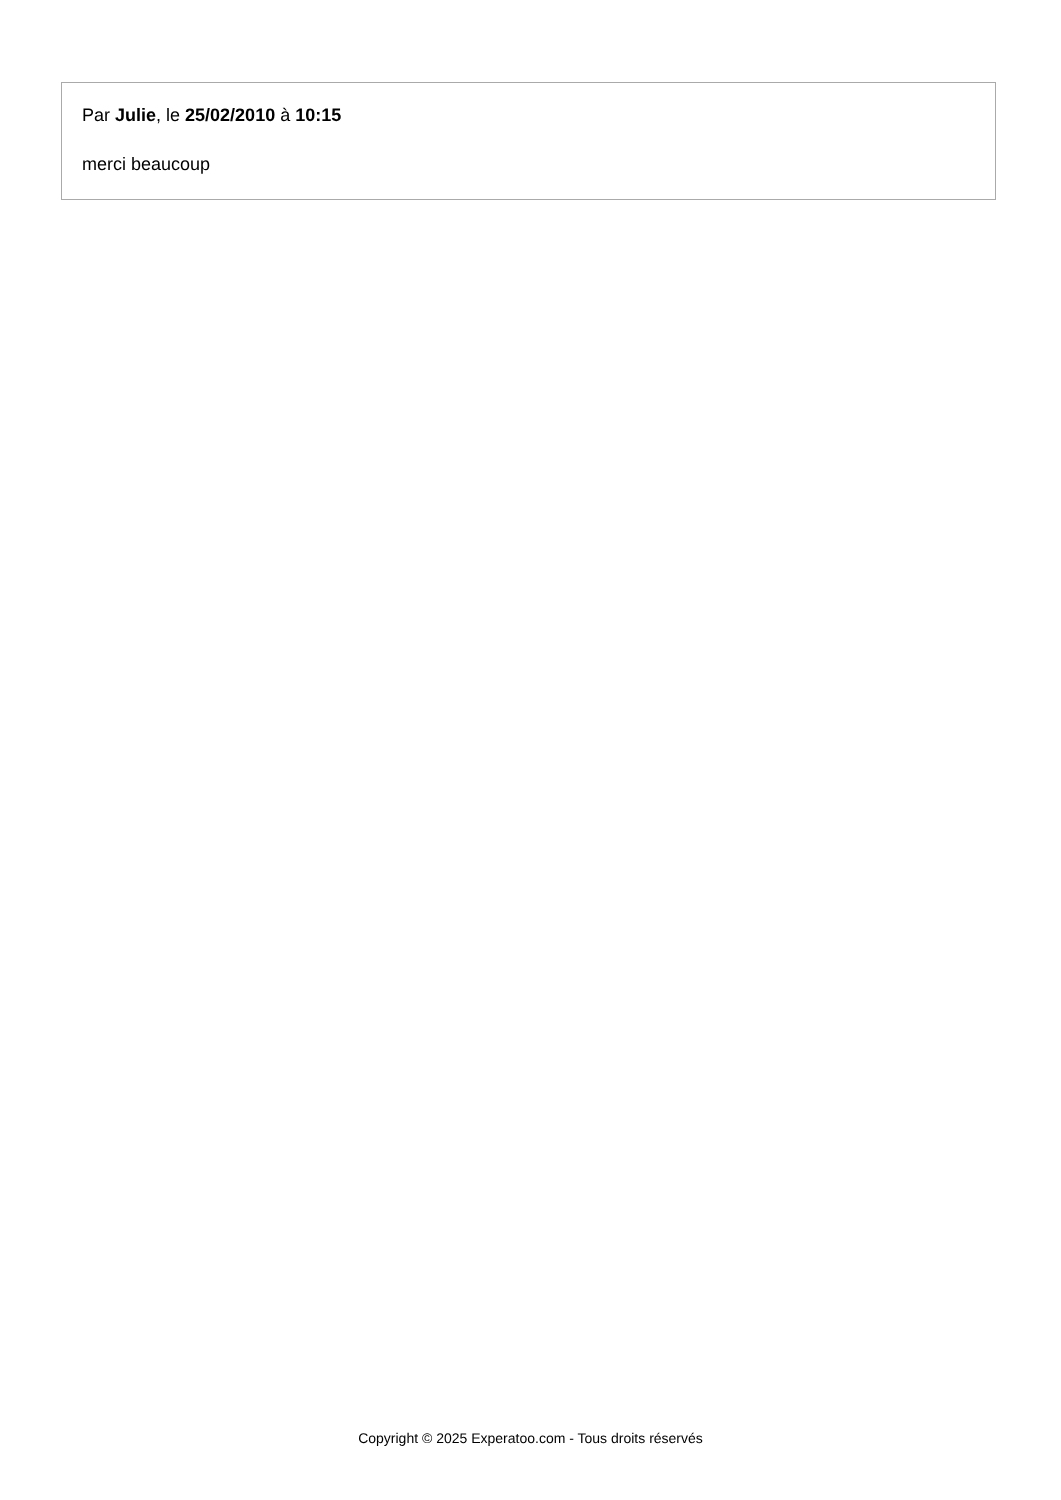Par Julie, le 25/02/2010 à 10:15
merci beaucoup
Copyright © 2025 Experatoo.com - Tous droits réservés